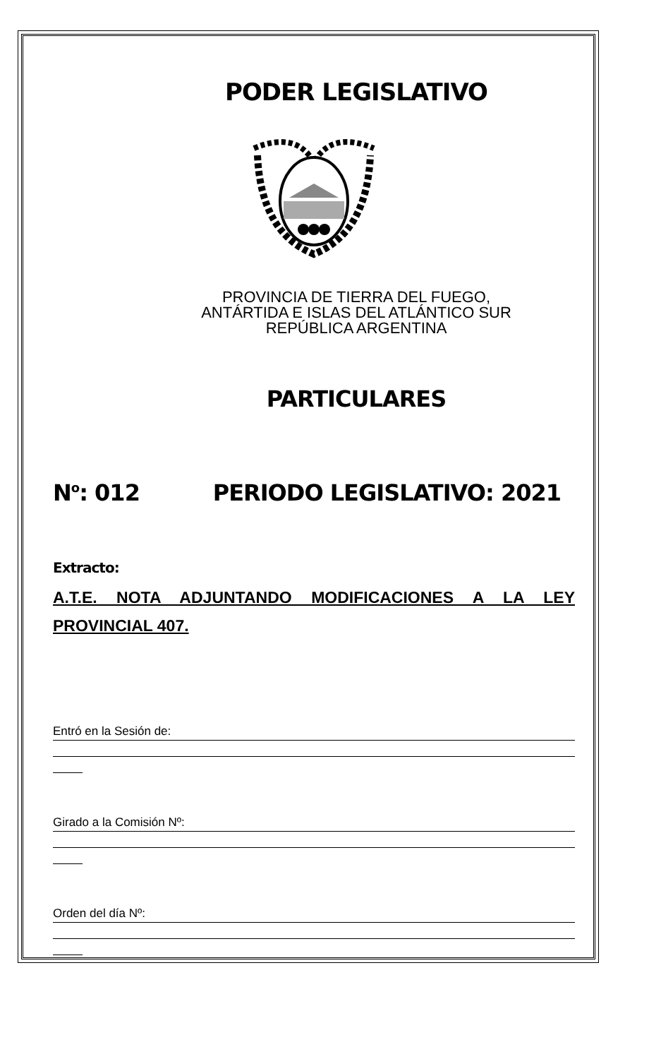PODER LEGISLATIVO
PROVINCIA DE TIERRA DEL FUEGO,
ANTÁRTIDA E ISLAS DEL ATLÁNTICO SUR
REPÚBLICA ARGENTINA
PARTICULARES
N<sup>o</sup>: 012 PERIODO LEGISLATIVO: 2021
Extracto:
A.T.E. NOTA ADJUNTANDO MODIFICACIONES A LA LEY PROVINCIAL 407.
Entró en la Sesión de:
Girado a la Comisión Nº:
Orden del día Nº: